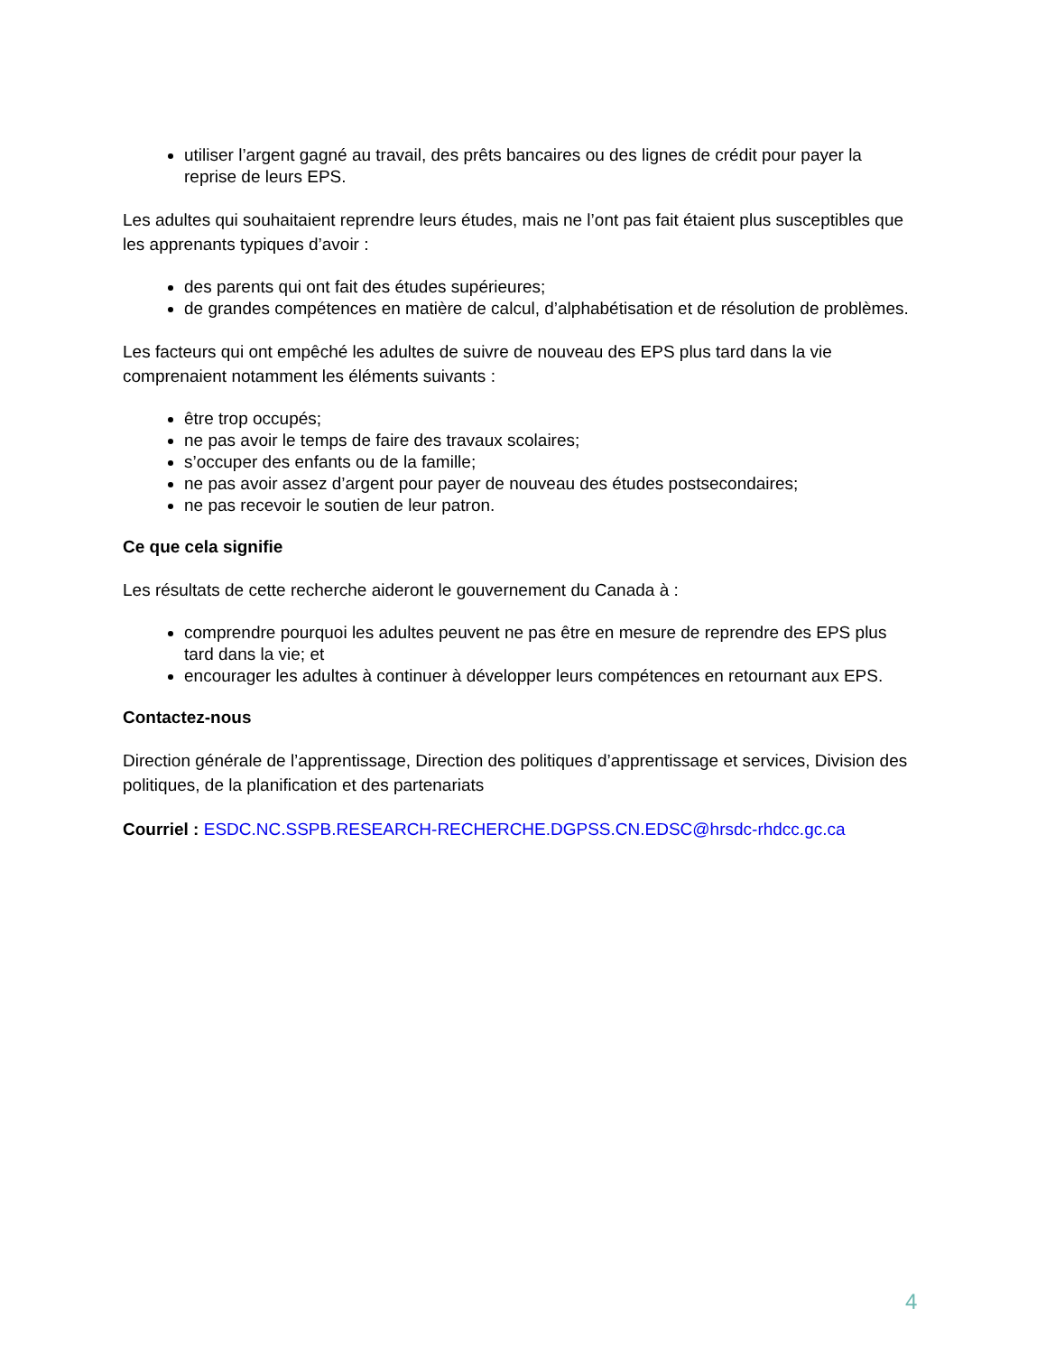utiliser l’argent gagné au travail, des prêts bancaires ou des lignes de crédit pour payer la reprise de leurs EPS.
Les adultes qui souhaitaient reprendre leurs études, mais ne l’ont pas fait étaient plus susceptibles que les apprenants typiques d’avoir :
des parents qui ont fait des études supérieures;
de grandes compétences en matière de calcul, d’alphabétisation et de résolution de problèmes.
Les facteurs qui ont empêché les adultes de suivre de nouveau des EPS plus tard dans la vie comprenaient notamment les éléments suivants :
être trop occupés;
ne pas avoir le temps de faire des travaux scolaires;
s’occuper des enfants ou de la famille;
ne pas avoir assez d’argent pour payer de nouveau des études postsecondaires;
ne pas recevoir le soutien de leur patron.
Ce que cela signifie
Les résultats de cette recherche aideront le gouvernement du Canada à :
comprendre pourquoi les adultes peuvent ne pas être en mesure de reprendre des EPS plus tard dans la vie; et
encourager les adultes à continuer à développer leurs compétences en retournant aux EPS.
Contactez-nous
Direction générale de l’apprentissage, Direction des politiques d’apprentissage et services, Division des politiques, de la planification et des partenariats
Courriel : ESDC.NC.SSPB.RESEARCH-RECHERCHE.DGPSS.CN.EDSC@hrsdc-rhdcc.gc.ca
4